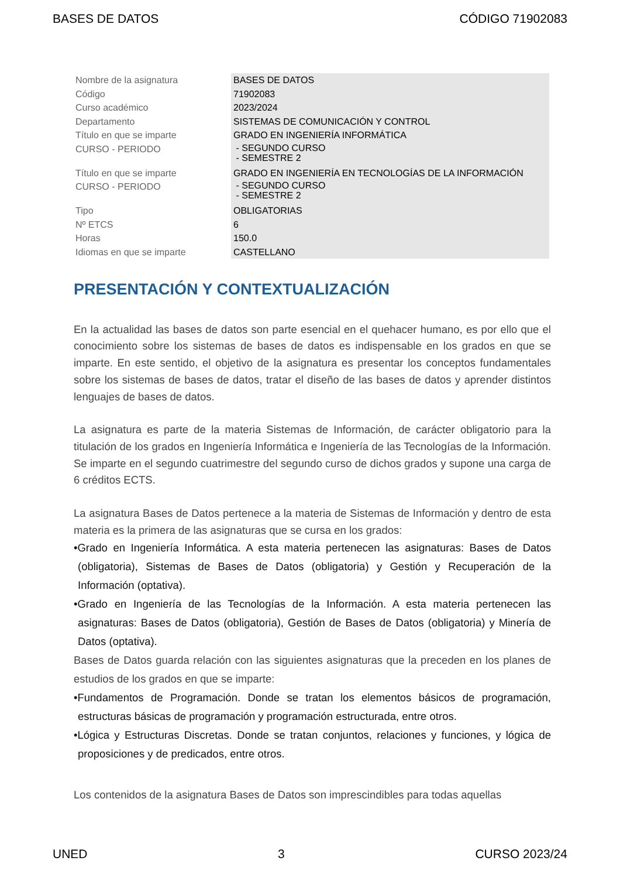BASES DE DATOS CÓDIGO 71902083
| Nombre de la asignatura | BASES DE DATOS |
| Código | 71902083 |
| Curso académico | 2023/2024 |
| Departamento | SISTEMAS DE COMUNICACIÓN Y CONTROL |
| Título en que se imparte | GRADO EN INGENIERÍA INFORMÁTICA |
| CURSO - PERIODO | - SEGUNDO CURSO - SEMESTRE 2 |
| Título en que se imparte | GRADO EN INGENIERÍA EN TECNOLOGÍAS DE LA INFORMACIÓN |
| CURSO - PERIODO | - SEGUNDO CURSO - SEMESTRE 2 |
| Tipo | OBLIGATORIAS |
| Nº ETCS | 6 |
| Horas | 150.0 |
| Idiomas en que se imparte | CASTELLANO |
PRESENTACIÓN Y CONTEXTUALIZACIÓN
En la actualidad las bases de datos son parte esencial en el quehacer humano, es por ello que el conocimiento sobre los sistemas de bases de datos es indispensable en los grados en que se imparte. En este sentido, el objetivo de la asignatura es presentar los conceptos fundamentales sobre los sistemas de bases de datos, tratar el diseño de las bases de datos y aprender distintos lenguajes de bases de datos.
La asignatura es parte de la materia Sistemas de Información, de carácter obligatorio para la titulación de los grados en Ingeniería Informática e Ingeniería de las Tecnologías de la Información. Se imparte en el segundo cuatrimestre del segundo curso de dichos grados y supone una carga de 6 créditos ECTS.
La asignatura Bases de Datos pertenece a la materia de Sistemas de Información y dentro de esta materia es la primera de las asignaturas que se cursa en los grados:
•Grado en Ingeniería Informática. A esta materia pertenecen las asignaturas: Bases de Datos (obligatoria), Sistemas de Bases de Datos (obligatoria) y Gestión y Recuperación de la Información (optativa).
•Grado en Ingeniería de las Tecnologías de la Información. A esta materia pertenecen las asignaturas: Bases de Datos (obligatoria), Gestión de Bases de Datos (obligatoria) y Minería de Datos (optativa).
Bases de Datos guarda relación con las siguientes asignaturas que la preceden en los planes de estudios de los grados en que se imparte:
•Fundamentos de Programación. Donde se tratan los elementos básicos de programación, estructuras básicas de programación y programación estructurada, entre otros.
•Lógica y Estructuras Discretas. Donde se tratan conjuntos, relaciones y funciones, y lógica de proposiciones y de predicados, entre otros.
Los contenidos de la asignatura Bases de Datos son imprescindibles para todas aquellas
UNED 3 CURSO 2023/24